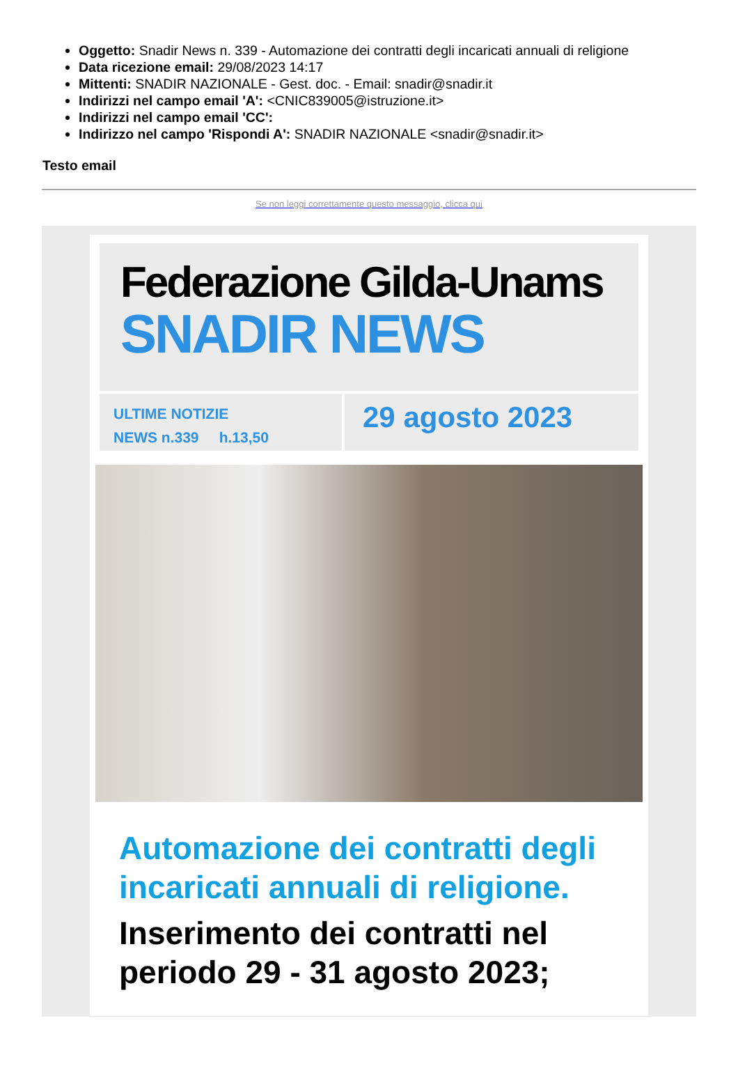Oggetto: Snadir News n. 339 - Automazione dei contratti degli incaricati annuali di religione
Data ricezione email: 29/08/2023 14:17
Mittenti: SNADIR NAZIONALE - Gest. doc. - Email: snadir@snadir.it
Indirizzi nel campo email 'A': <CNIC839005@istruzione.it>
Indirizzi nel campo email 'CC':
Indirizzo nel campo 'Rispondi A': SNADIR NAZIONALE <snadir@snadir.it>
Testo email
Se non leggi correttamente questo messaggio, clicca qui
Federazione Gilda-Unams
SNADIR NEWS
ULTIME NOTIZIE
NEWS n.339 h.13,50
29 agosto 2023
Automazione dei contratti degli incaricati annuali di religione.
Inserimento dei contratti nel periodo 29 - 31 agosto 2023;